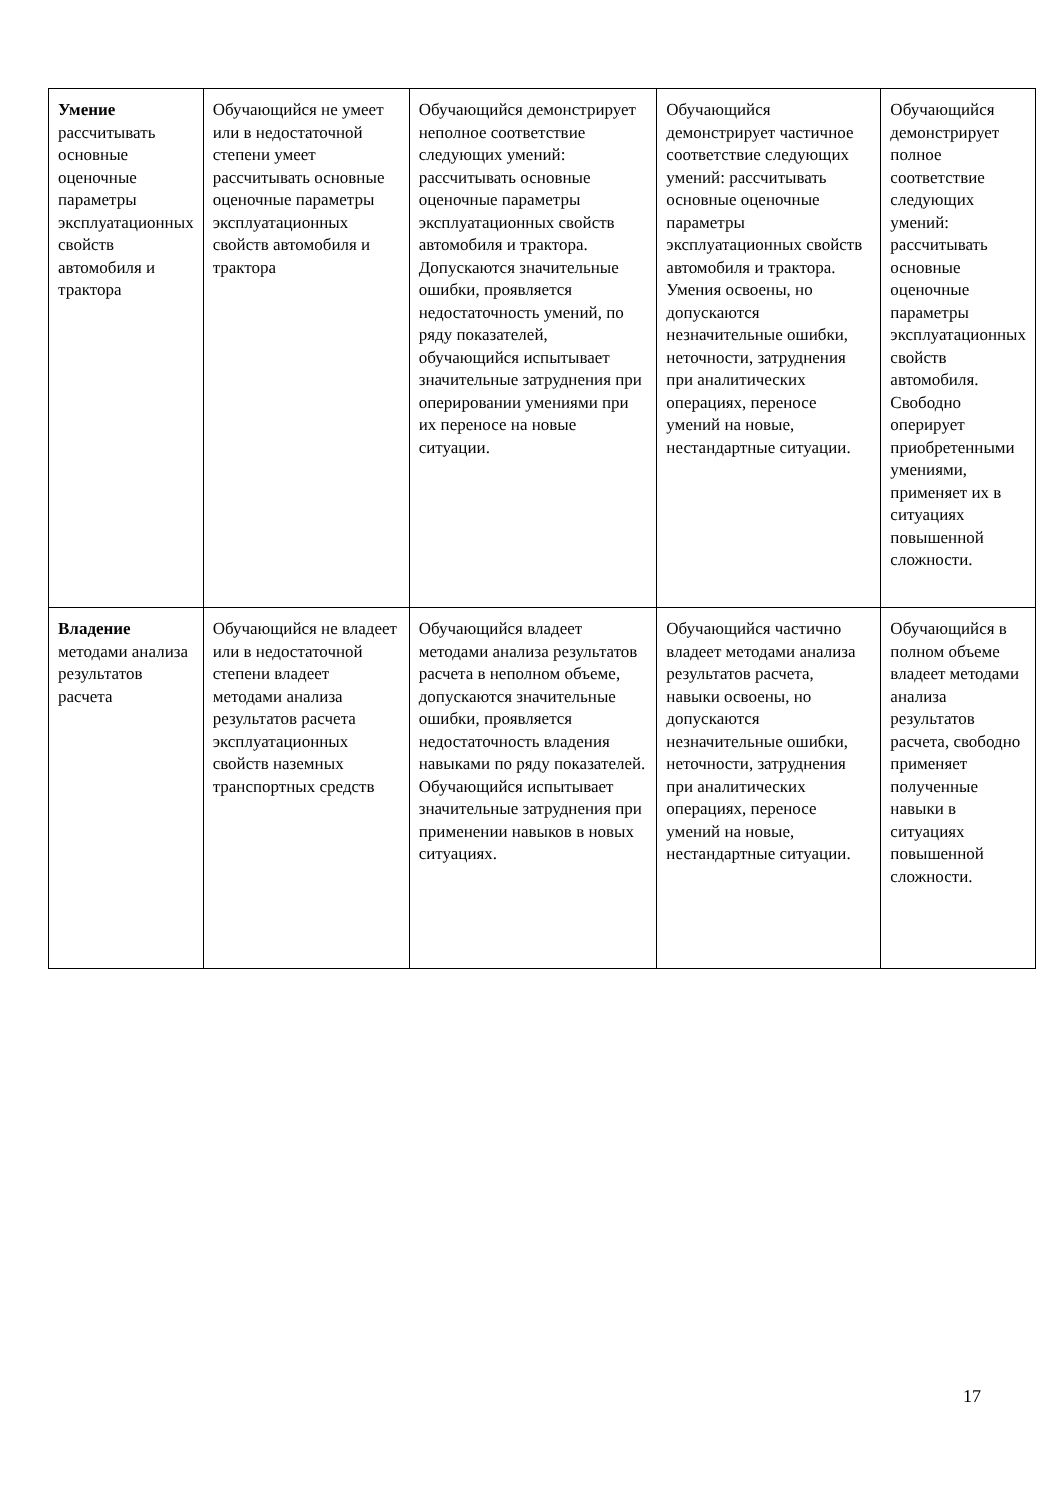| Умение рассчитывать основные оценочные параметры эксплуатационных свойств автомобиля и трактора | Обучающийся не умеет или в недостаточной степени умеет рассчитывать основные оценочные параметры эксплуатационных свойств автомобиля и трактора | Обучающийся демонстрирует неполное соответствие следующих умений: рассчитывать основные оценочные параметры эксплуатационных свойств автомобиля и трактора. Допускаются значительные ошибки, проявляется недостаточность умений, по ряду показателей, обучающийся испытывает значительные затруднения при оперировании умениями при их переносе на новые ситуации. | Обучающийся демонстрирует частичное соответствие следующих умений: рассчитывать основные оценочные параметры эксплуатационных свойств автомобиля и трактора. Умения освоены, но допускаются незначительные ошибки, неточности, затруднения при аналитических операциях, переносе умений на новые, нестандартные ситуации. | Обучающийся демонстрирует полное соответствие следующих умений: рассчитывать основные оценочные параметры эксплуатационных свойств автомобиля. Свободно оперирует приобретенными умениями, применяет их в ситуациях повышенной сложности. |
| Владение методами анализа результатов расчета | Обучающийся не владеет или в недостаточной степени владеет методами анализа результатов расчета эксплуатационных свойств наземных транспортных средств | Обучающийся владеет методами анализа результатов расчета в неполном объеме, допускаются значительные ошибки, проявляется недостаточность владения навыками по ряду показателей. Обучающийся испытывает значительные затруднения при применении навыков в новых ситуациях. | Обучающийся частично владеет методами анализа результатов расчета, навыки освоены, но допускаются незначительные ошибки, неточности, затруднения при аналитических операциях, переносе умений на новые, нестандартные ситуации. | Обучающийся в полном объеме владеет методами анализа результатов расчета, свободно применяет полученные навыки в ситуациях повышенной сложности. |
17